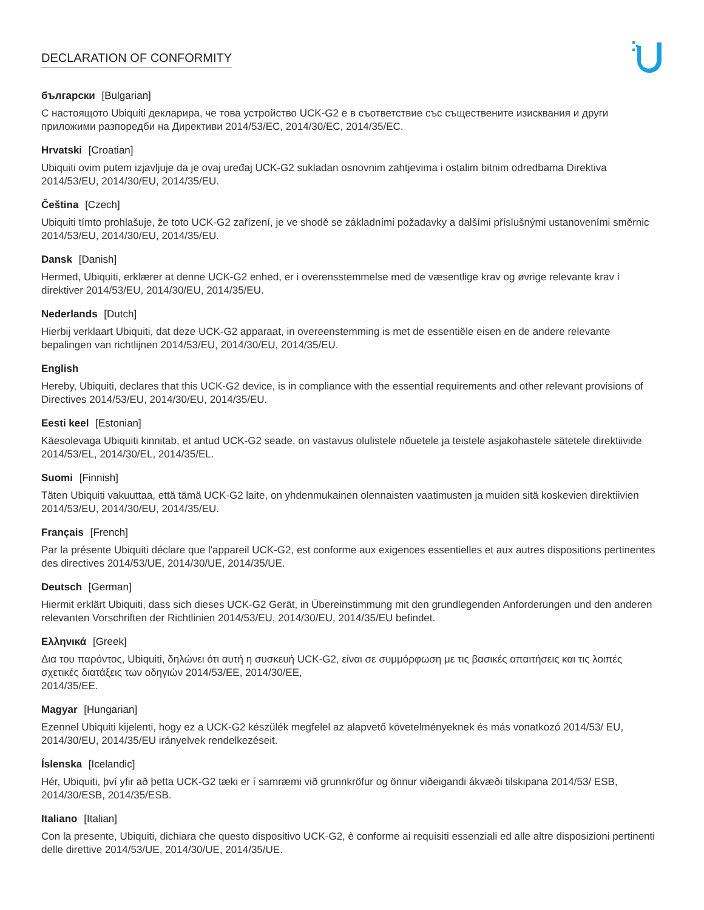DECLARATION OF CONFORMITY
български [Bulgarian]
С настоящото Ubiquiti декларира, че това устройство UCK-G2 е в съответствие със съществените изисквания и други приложими разпоредби на Директиви 2014/53/EC, 2014/30/ЕС, 2014/35/ЕС.
Hrvatski [Croatian]
Ubiquiti ovim putem izjavljuje da je ovaj uređaj UCK-G2 sukladan osnovnim zahtjevima i ostalim bitnim odredbama Direktiva 2014/53/EU, 2014/30/EU, 2014/35/EU.
Čeština [Czech]
Ubiquiti tímto prohlašuje, že toto UCK-G2 zařízení, je ve shodě se základními požadavky a dalšími příslušnými ustanoveními směrnic 2014/53/EU, 2014/30/EU, 2014/35/EU.
Dansk [Danish]
Hermed, Ubiquiti, erklærer at denne UCK-G2 enhed, er i overensstemmelse med de væsentlige krav og øvrige relevante krav i direktiver 2014/53/EU, 2014/30/EU, 2014/35/EU.
Nederlands [Dutch]
Hierbij verklaart Ubiquiti, dat deze UCK-G2 apparaat, in overeenstemming is met de essentiële eisen en de andere relevante bepalingen van richtlijnen 2014/53/EU, 2014/30/EU, 2014/35/EU.
English
Hereby, Ubiquiti, declares that this UCK-G2 device, is in compliance with the essential requirements and other relevant provisions of Directives 2014/53/EU, 2014/30/EU, 2014/35/EU.
Eesti keel [Estonian]
Käesolevaga Ubiquiti kinnitab, et antud UCK-G2 seade, on vastavus olulistele nõuetele ja teistele asjakohastele sätetele direktiivide 2014/53/EL, 2014/30/EL, 2014/35/EL.
Suomi [Finnish]
Täten Ubiquiti vakuuttaa, että tämä UCK-G2 laite, on yhdenmukainen olennaisten vaatimusten ja muiden sitä koskevien direktiivien 2014/53/EU, 2014/30/EU, 2014/35/EU.
Français [French]
Par la présente Ubiquiti déclare que l'appareil UCK-G2, est conforme aux exigences essentielles et aux autres dispositions pertinentes des directives 2014/53/UE, 2014/30/UE, 2014/35/UE.
Deutsch [German]
Hiermit erklärt Ubiquiti, dass sich dieses UCK-G2 Gerät, in Übereinstimmung mit den grundlegenden Anforderungen und den anderen relevanten Vorschriften der Richtlinien 2014/53/EU, 2014/30/EU, 2014/35/EU befindet.
Ελληνικά [Greek]
Δια του παρόντος, Ubiquiti, δηλώνει ότι αυτή η συσκευή UCK-G2, είναι σε συμμόρφωση με τις βασικές απαιτήσεις και τις λοιπές σχετικές διατάξεις των οδηγιών 2014/53/EE, 2014/30/EE,
2014/35/EE.
Magyar [Hungarian]
Ezennel Ubiquiti kijelenti, hogy ez a UCK-G2 készülék megfelel az alapvető követelményeknek és más vonatkozó 2014/53/ EU, 2014/30/EU, 2014/35/EU irányelvek rendelkezéseit.
Íslenska [Icelandic]
Hér, Ubiquiti, því yfir að þetta UCK-G2 tæki er í samræmi við grunnkröfur og önnur viðeigandi ákvæði tilskipana 2014/53/ ESB, 2014/30/ESB, 2014/35/ESB.
Italiano [Italian]
Con la presente, Ubiquiti, dichiara che questo dispositivo UCK-G2, è conforme ai requisiti essenziali ed alle altre disposizioni pertinenti delle direttive 2014/53/UE, 2014/30/UE, 2014/35/UE.